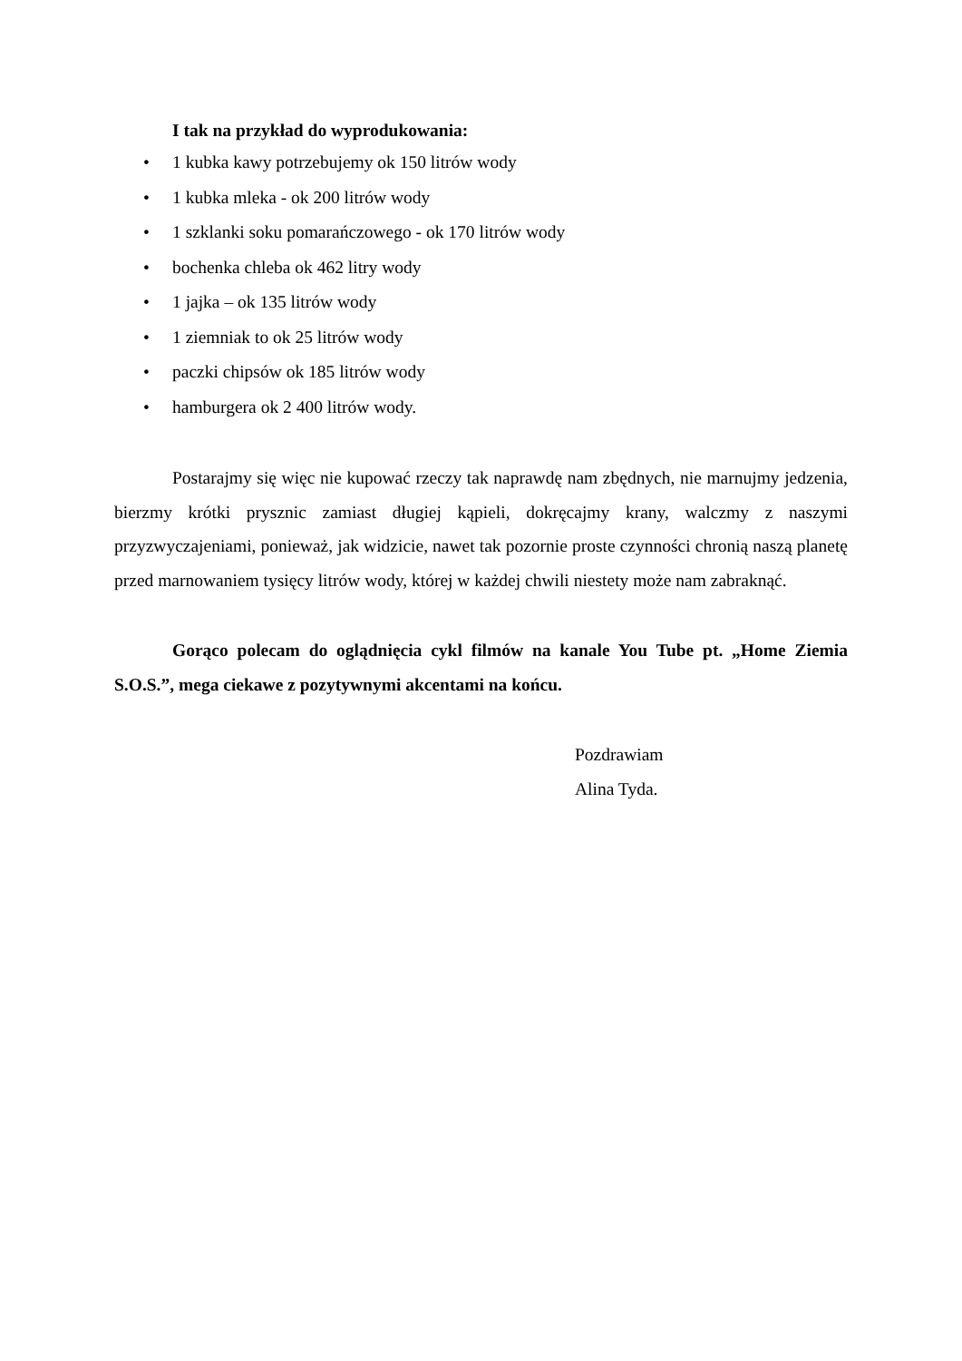I tak na przykład do wyprodukowania:
• 1 kubka kawy potrzebujemy ok 150 litrów wody
• 1 kubka mleka - ok 200 litrów wody
• 1 szklanki soku pomarańczowego - ok 170 litrów wody
• bochenka chleba ok 462 litry wody
• 1 jajka – ok 135 litrów wody
• 1 ziemniak to ok 25 litrów wody
• paczki chipsów ok 185 litrów wody
• hamburgera ok 2 400 litrów wody.
Postarajmy się więc nie kupować rzeczy tak naprawdę nam zbędnych, nie marnujmy jedzenia, bierzmy krótki prysznic zamiast długiej kąpieli, dokręcajmy krany, walczmy z naszymi przyzwyczajeniami, ponieważ, jak widzicie, nawet tak pozornie proste czynności chronią naszą planetę przed marnowaniem tysięcy litrów wody, której w każdej chwili niestety może nam zabraknąć.
Gorąco polecam do oglądnięcia cykl filmów na kanale You Tube pt. „Home Ziemia S.O.S.”, mega ciekawe z pozytywnymi akcentami na końcu.
Pozdrawiam
Alina Tyda.